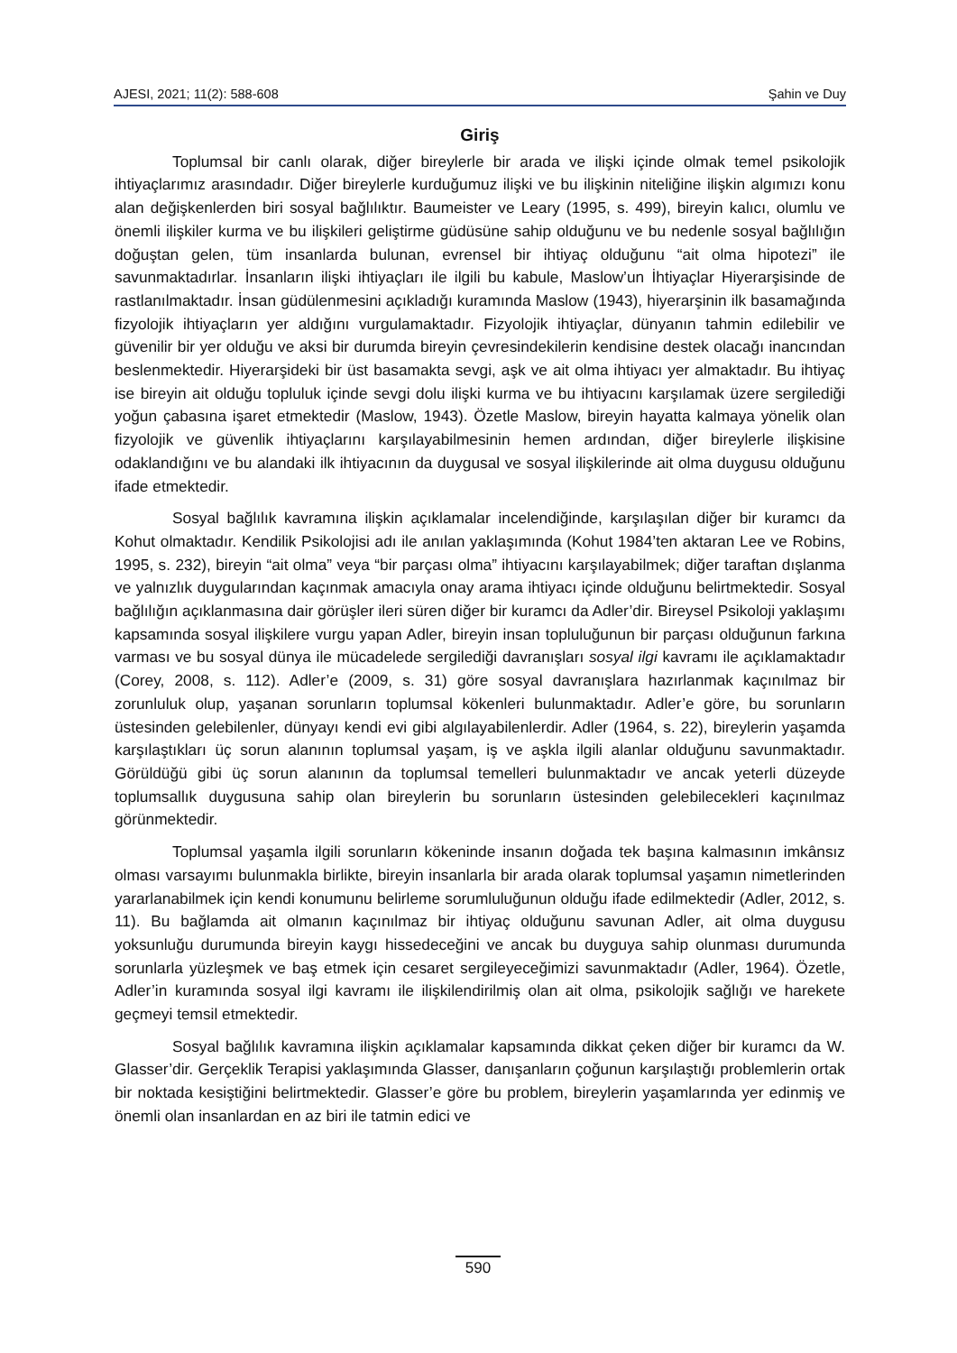AJESI, 2021; 11(2): 588-608 Şahin ve Duy
Giriş
Toplumsal bir canlı olarak, diğer bireylerle bir arada ve ilişki içinde olmak temel psikolojik ihtiyaçlarımız arasındadır. Diğer bireylerle kurduğumuz ilişki ve bu ilişkinin niteliğine ilişkin algımızı konu alan değişkenlerden biri sosyal bağlılıktır. Baumeister ve Leary (1995, s. 499), bireyin kalıcı, olumlu ve önemli ilişkiler kurma ve bu ilişkileri geliştirme güdüsüne sahip olduğunu ve bu nedenle sosyal bağlılığın doğuştan gelen, tüm insanlarda bulunan, evrensel bir ihtiyaç olduğunu “ait olma hipotezi” ile savunmaktadırlar. İnsanların ilişki ihtiyaçları ile ilgili bu kabule, Maslow’un İhtiyaçlar Hiyerarşisinde de rastlanılmaktadır. İnsan güdülenmesini açıkladığı kuramında Maslow (1943), hiyerarşinin ilk basamağında fizyolojik ihtiyaçların yer aldığını vurgulamaktadır. Fizyolojik ihtiyaçlar, dünyanın tahmin edilebilir ve güvenilir bir yer olduğu ve aksi bir durumda bireyin çevresindekilerin kendisine destek olacağı inancından beslenmektedir. Hiyerarşideki bir üst basamakta sevgi, aşk ve ait olma ihtiyacı yer almaktadır. Bu ihtiyaç ise bireyin ait olduğu topluluk içinde sevgi dolu ilişki kurma ve bu ihtiyacını karşılamak üzere sergilediği yoğun çabasına işaret etmektedir (Maslow, 1943). Özetle Maslow, bireyin hayatta kalmaya yönelik olan fizyolojik ve güvenlik ihtiyaçlarını karşılayabilmesinin hemen ardından, diğer bireylerle ilişkisine odaklandığını ve bu alandaki ilk ihtiyacının da duygusal ve sosyal ilişkilerinde ait olma duygusu olduğunu ifade etmektedir.
Sosyal bağlılık kavramına ilişkin açıklamalar incelendiğinde, karşılaşılan diğer bir kuramcı da Kohut olmaktadır. Kendilik Psikolojisi adı ile anılan yaklaşımında (Kohut 1984’ten aktaran Lee ve Robins, 1995, s. 232), bireyin “ait olma” veya “bir parçası olma” ihtiyacını karşılayabilmek; diğer taraftan dışlanma ve yalnızlık duygularından kaçınmak amacıyla onay arama ihtiyacı içinde olduğunu belirtmektedir. Sosyal bağlılığın açıklanmasına dair görüşler ileri süren diğer bir kuramcı da Adler’dir. Bireysel Psikoloji yaklaşımı kapsamında sosyal ilişkilere vurgu yapan Adler, bireyin insan topluluğunun bir parçası olduğunun farkına varması ve bu sosyal dünya ile mücadelede sergilediği davranışları sosyal ilgi kavramı ile açıklamaktadır (Corey, 2008, s. 112). Adler’e (2009, s. 31) göre sosyal davranışlara hazırlanmak kaçınılmaz bir zorunluluk olup, yaşanan sorunların toplumsal kökenleri bulunmaktadır. Adler’e göre, bu sorunların üstesinden gelebilenler, dünyayı kendi evi gibi algılayabilenlerdir. Adler (1964, s. 22), bireylerin yaşamda karşılaştıkları üç sorun alanının toplumsal yaşam, iş ve aşkla ilgili alanlar olduğunu savunmaktadır. Görüldüğü gibi üç sorun alanının da toplumsal temelleri bulunmaktadır ve ancak yeterli düzeyde toplumsallık duygusuna sahip olan bireylerin bu sorunların üstesinden gelebilecekleri kaçınılmaz görünmektedir.
Toplumsal yaşamla ilgili sorunların kökeninde insanın doğada tek başına kalmasının imkânsız olması varsayımı bulunmakla birlikte, bireyin insanlarla bir arada olarak toplumsal yaşamın nimetlerinden yararlanabilmek için kendi konumunu belirleme sorumluluğunun olduğu ifade edilmektedir (Adler, 2012, s. 11). Bu bağlamda ait olmanın kaçınılmaz bir ihtiyaç olduğunu savunan Adler, ait olma duygusu yoksunluğu durumunda bireyin kaygı hissedeceğini ve ancak bu duyguya sahip olunması durumunda sorunlarla yüzleşmek ve baş etmek için cesaret sergileyeceğimizi savunmaktadır (Adler, 1964). Özetle, Adler’in kuramında sosyal ilgi kavramı ile ilişkilendirilmiş olan ait olma, psikolojik sağlığı ve harekete geçmeyi temsil etmektedir.
Sosyal bağlılık kavramına ilişkin açıklamalar kapsamında dikkat çeken diğer bir kuramcı da W. Glasser’dir. Gerçeklik Terapisi yaklaşımında Glasser, danışanların çoğunun karşılaştığı problemlerin ortak bir noktada kesiştiğini belirtmektedir. Glasser’e göre bu problem, bireylerin yaşamlarında yer edinmiş ve önemli olan insanlardan en az biri ile tatmin edici ve
590